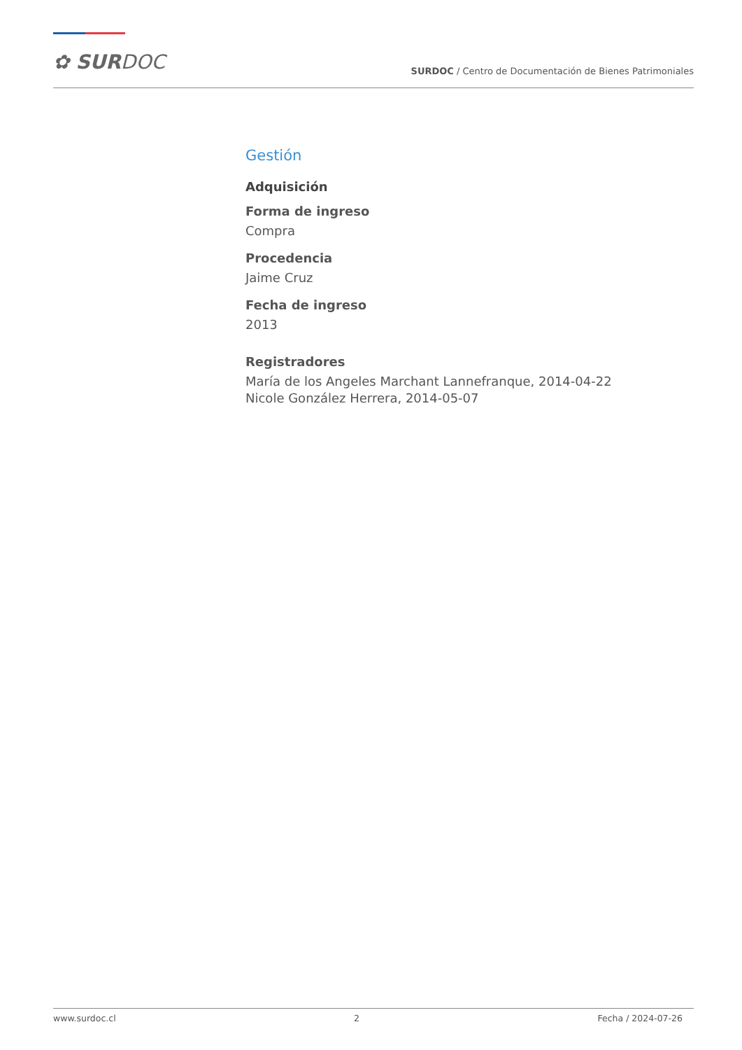✿ SURDOC
SURDOC / Centro de Documentación de Bienes Patrimoniales
Gestión
Adquisición
Forma de ingreso
Compra
Procedencia
Jaime Cruz
Fecha de ingreso
2013
Registradores
María de los Angeles Marchant Lannefranque, 2014-04-22
Nicole González Herrera, 2014-05-07
www.surdoc.cl 2 Fecha / 2024-07-26